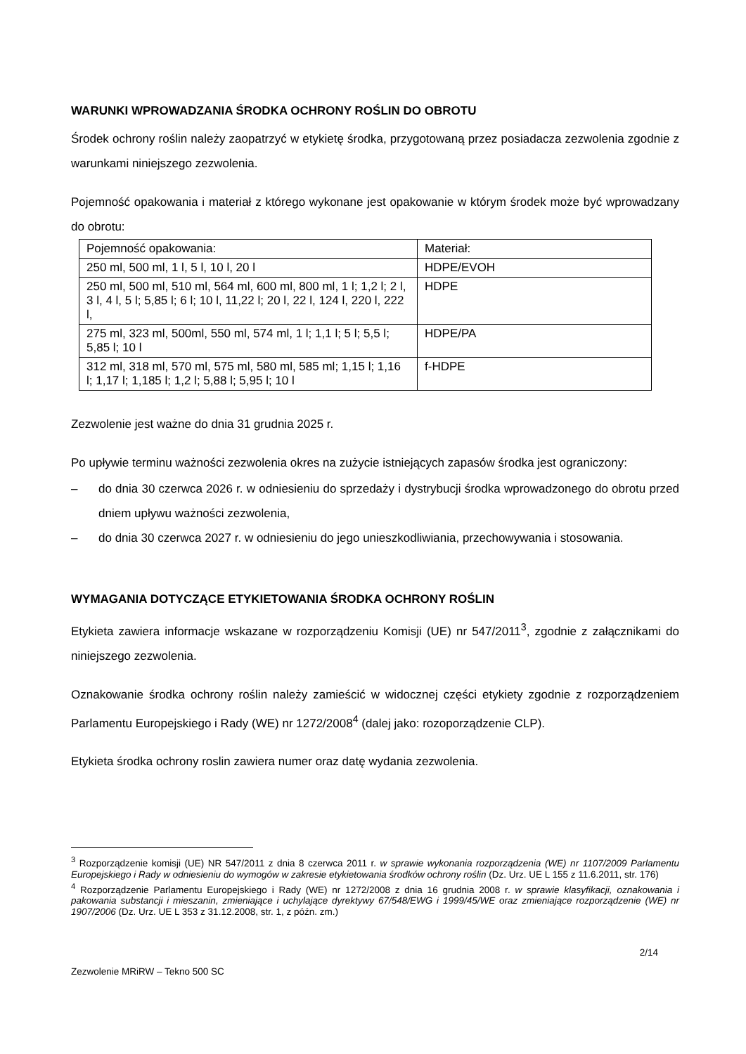WARUNKI WPROWADZANIA ŚRODKA OCHRONY ROŚLIN DO OBROTU
Środek ochrony roślin należy zaopatrzyć w etykietę środka, przygotowaną przez posiadacza zezwolenia zgodnie z warunkami niniejszego zezwolenia.
Pojemność opakowania i materiał z którego wykonane jest opakowanie w którym środek może być wprowadzany do obrotu:
| Pojemność opakowania: | Materiał: |
| 250 ml, 500 ml, 1 l, 5 l, 10 l, 20 l | HDPE/EVOH |
| 250 ml, 500 ml, 510 ml, 564 ml, 600 ml, 800 ml, 1 l; 1,2 l; 2 l, 3 l, 4 l, 5 l; 5,85 l; 6 l; 10 l, 11,22 l; 20 l, 22 l, 124 l, 220 l, 222 l, | HDPE |
| 275 ml, 323 ml, 500ml, 550 ml, 574 ml, 1 l; 1,1 l; 5 l; 5,5 l; 5,85 l; 10 l | HDPE/PA |
| 312 ml, 318 ml, 570 ml, 575 ml, 580 ml, 585 ml; 1,15 l; 1,16 l; 1,17 l; 1,185 l; 1,2 l; 5,88 l; 5,95 l; 10 l | f-HDPE |
Zezwolenie jest ważne do dnia 31 grudnia 2025 r.
Po upływie terminu ważności zezwolenia okres na zużycie istniejących zapasów środka jest ograniczony:
– do dnia 30 czerwca 2026 r. w odniesieniu do sprzedaży i dystrybucji środka wprowadzonego do obrotu przed dniem upływu ważności zezwolenia,
– do dnia 30 czerwca 2027 r. w odniesieniu do jego unieszkodliwiania, przechowywania i stosowania.
WYMAGANIA DOTYCZĄCE ETYKIETOWANIA ŚRODKA OCHRONY ROŚLIN
Etykieta zawiera informacje wskazane w rozporządzeniu Komisji (UE) nr 547/2011<sup>3</sup>, zgodnie z załącznikami do niniejszego zezwolenia.
Oznakowanie środka ochrony roślin należy zamieścić w widocznej części etykiety zgodnie z rozporządzeniem Parlamentu Europejskiego i Rady (WE) nr 1272/2008<sup>4</sup> (dalej jako: rozoporządzenie CLP).
Etykieta środka ochrony roslin zawiera numer oraz datę wydania zezwolenia.
<sup>3</sup> Rozporządzenie komisji (UE) NR 547/2011 z dnia 8 czerwca 2011 r. w sprawie wykonania rozporządzenia (WE) nr 1107/2009 Parlamentu Europejskiego i Rady w odniesieniu do wymogów w zakresie etykietowania środków ochrony roślin (Dz. Urz. UE L 155 z 11.6.2011, str. 176)
<sup>4</sup> Rozporządzenie Parlamentu Europejskiego i Rady (WE) nr 1272/2008 z dnia 16 grudnia 2008 r. w sprawie klasyfikacji, oznakowania i pakowania substancji i mieszanin, zmieniające i uchylające dyrektywy 67/548/EWG i 1999/45/WE oraz zmieniające rozporządzenie (WE) nr 1907/2006 (Dz. Urz. UE L 353 z 31.12.2008, str. 1, z późn. zm.)
2/14
Zezwolenie MRiRW – Tekno 500 SC